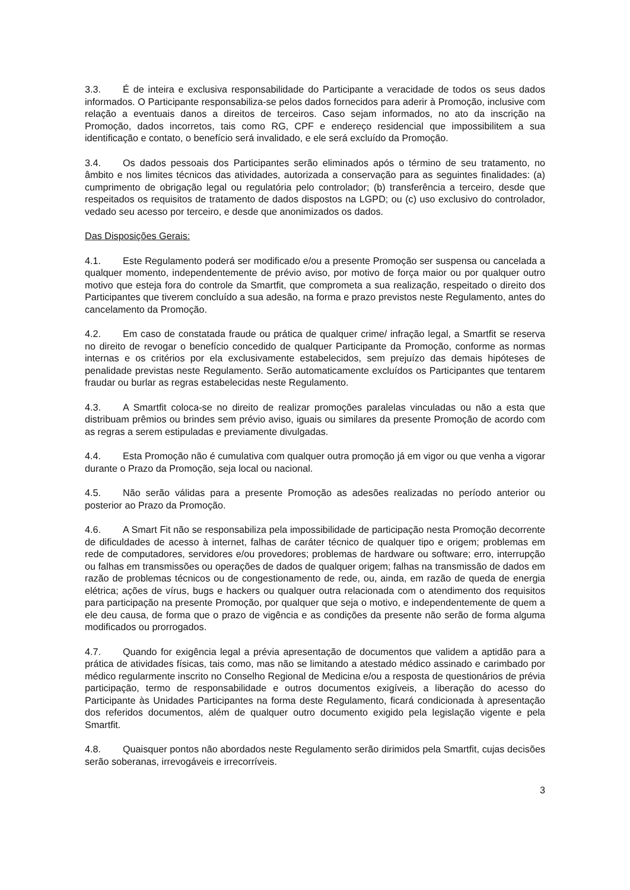3.3. É de inteira e exclusiva responsabilidade do Participante a veracidade de todos os seus dados informados. O Participante responsabiliza-se pelos dados fornecidos para aderir à Promoção, inclusive com relação a eventuais danos a direitos de terceiros. Caso sejam informados, no ato da inscrição na Promoção, dados incorretos, tais como RG, CPF e endereço residencial que impossibilitem a sua identificação e contato, o benefício será invalidado, e ele será excluído da Promoção.
3.4. Os dados pessoais dos Participantes serão eliminados após o término de seu tratamento, no âmbito e nos limites técnicos das atividades, autorizada a conservação para as seguintes finalidades: (a) cumprimento de obrigação legal ou regulatória pelo controlador; (b) transferência a terceiro, desde que respeitados os requisitos de tratamento de dados dispostos na LGPD; ou (c) uso exclusivo do controlador, vedado seu acesso por terceiro, e desde que anonimizados os dados.
Das Disposições Gerais:
4.1. Este Regulamento poderá ser modificado e/ou a presente Promoção ser suspensa ou cancelada a qualquer momento, independentemente de prévio aviso, por motivo de força maior ou por qualquer outro motivo que esteja fora do controle da Smartfit, que comprometa a sua realização, respeitado o direito dos Participantes que tiverem concluído a sua adesão, na forma e prazo previstos neste Regulamento, antes do cancelamento da Promoção.
4.2. Em caso de constatada fraude ou prática de qualquer crime/ infração legal, a Smartfit se reserva no direito de revogar o benefício concedido de qualquer Participante da Promoção, conforme as normas internas e os critérios por ela exclusivamente estabelecidos, sem prejuízo das demais hipóteses de penalidade previstas neste Regulamento. Serão automaticamente excluídos os Participantes que tentarem fraudar ou burlar as regras estabelecidas neste Regulamento.
4.3. A Smartfit coloca-se no direito de realizar promoções paralelas vinculadas ou não a esta que distribuam prêmios ou brindes sem prévio aviso, iguais ou similares da presente Promoção de acordo com as regras a serem estipuladas e previamente divulgadas.
4.4. Esta Promoção não é cumulativa com qualquer outra promoção já em vigor ou que venha a vigorar durante o Prazo da Promoção, seja local ou nacional.
4.5. Não serão válidas para a presente Promoção as adesões realizadas no período anterior ou posterior ao Prazo da Promoção.
4.6. A Smart Fit não se responsabiliza pela impossibilidade de participação nesta Promoção decorrente de dificuldades de acesso à internet, falhas de caráter técnico de qualquer tipo e origem; problemas em rede de computadores, servidores e/ou provedores; problemas de hardware ou software; erro, interrupção ou falhas em transmissões ou operações de dados de qualquer origem; falhas na transmissão de dados em razão de problemas técnicos ou de congestionamento de rede, ou, ainda, em razão de queda de energia elétrica; ações de vírus, bugs e hackers ou qualquer outra relacionada com o atendimento dos requisitos para participação na presente Promoção, por qualquer que seja o motivo, e independentemente de quem a ele deu causa, de forma que o prazo de vigência e as condições da presente não serão de forma alguma modificados ou prorrogados.
4.7. Quando for exigência legal a prévia apresentação de documentos que validem a aptidão para a prática de atividades físicas, tais como, mas não se limitando a atestado médico assinado e carimbado por médico regularmente inscrito no Conselho Regional de Medicina e/ou a resposta de questionários de prévia participação, termo de responsabilidade e outros documentos exigíveis, a liberação do acesso do Participante às Unidades Participantes na forma deste Regulamento, ficará condicionada à apresentação dos referidos documentos, além de qualquer outro documento exigido pela legislação vigente e pela Smartfit.
4.8. Quaisquer pontos não abordados neste Regulamento serão dirimidos pela Smartfit, cujas decisões serão soberanas, irrevogáveis e irrecorríveis.
3